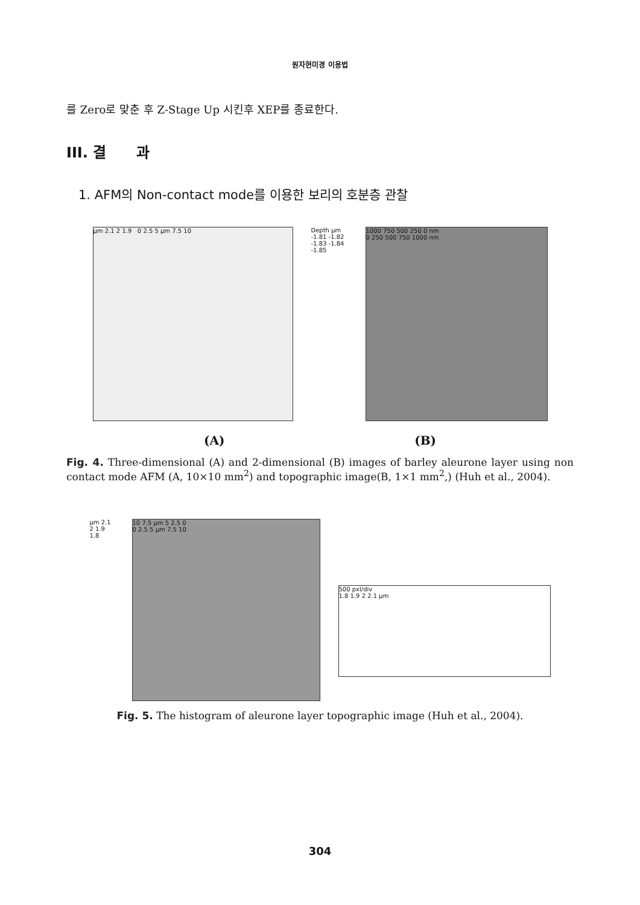원자현미경 이용법
를 Zero로 맞춘 후 Z-Stage Up 시킨후 XEP를 종료한다.
III. 결 과
1. AFM의 Non-contact mode를 이용한 보리의 호분층 관찰
µm 2.1 2 1.9 0 2.5 5 µm 7.5 10 Depth µm -1.81 -1.82 -1.83 -1.84 -1.85
1000 750 500 250 0 nm
0 250 500 750 1000 nm
(A) (B)
Fig. 4. Three-dimensional (A) and 2-dimensional (B) images of barley aleurone layer using non contact mode AFM (A, 10×10 mm<sup>2</sup>) and topographic image(B, 1×1 mm<sup>2</sup>,) (Huh et al., 2004).
µm 2.1 2 1.9 1.8
10 7.5 µm 5 2.5 0
0 2.5 5 µm 7.5 10
500 pxl/div
1.8 1.9 2 2.1 µm
Fig. 5. The histogram of aleurone layer topographic image (Huh et al., 2004).
304